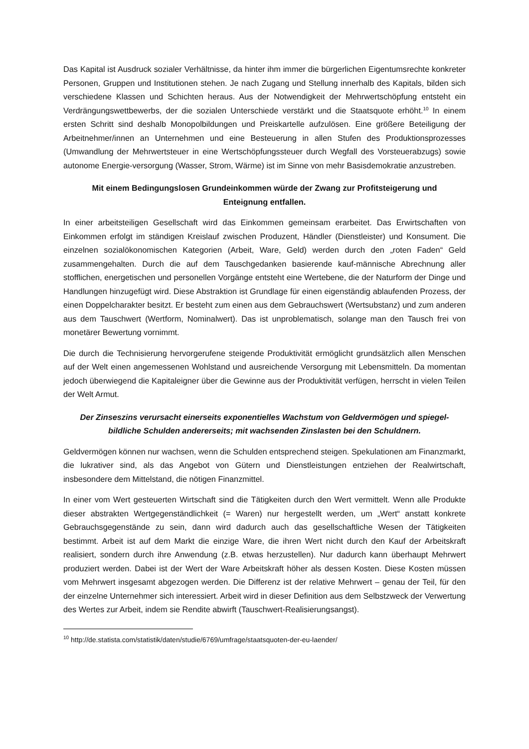Das Kapital ist Ausdruck sozialer Verhältnisse, da hinter ihm immer die bürgerlichen Eigentumsrechte konkreter Personen, Gruppen und Institutionen stehen. Je nach Zugang und Stellung innerhalb des Kapitals, bilden sich verschiedene Klassen und Schichten heraus. Aus der Notwendigkeit der Mehrwertschöpfung entsteht ein Verdrängungswettbewerbs, der die sozialen Unterschiede verstärkt und die Staatsquote erhöht.<sup>10</sup> In einem ersten Schritt sind deshalb Monopolbildungen und Preiskartelle aufzulösen. Eine größere Beteiligung der Arbeitnehmer/innen an Unternehmen und eine Besteuerung in allen Stufen des Produktionsprozesses (Umwandlung der Mehrwertsteuer in eine Wertschöpfungssteuer durch Wegfall des Vorsteuerabzugs) sowie autonome Energie-versorgung (Wasser, Strom, Wärme) ist im Sinne von mehr Basisdemokratie anzustreben.
Mit einem Bedingungslosen Grundeinkommen würde der Zwang zur Profitsteigerung und Enteignung entfallen.
In einer arbeitsteiligen Gesellschaft wird das Einkommen gemeinsam erarbeitet. Das Erwirtschaften von Einkommen erfolgt im ständigen Kreislauf zwischen Produzent, Händler (Dienstleister) und Konsument. Die einzelnen sozialökonomischen Kategorien (Arbeit, Ware, Geld) werden durch den „roten Faden“ Geld zusammengehalten. Durch die auf dem Tauschgedanken basierende kauf-männische Abrechnung aller stofflichen, energetischen und personellen Vorgänge entsteht eine Wertebene, die der Naturform der Dinge und Handlungen hinzugefügt wird. Diese Abstraktion ist Grundlage für einen eigenständig ablaufenden Prozess, der einen Doppelcharakter besitzt. Er besteht zum einen aus dem Gebrauchswert (Wertsubstanz) und zum anderen aus dem Tauschwert (Wertform, Nominalwert). Das ist unproblematisch, solange man den Tausch frei von monetärer Bewertung vornimmt.
Die durch die Technisierung hervorgerufene steigende Produktivität ermöglicht grundsätzlich allen Menschen auf der Welt einen angemessenen Wohlstand und ausreichende Versorgung mit Lebensmitteln. Da momentan jedoch überwiegend die Kapitaleigner über die Gewinne aus der Produktivität verfügen, herrscht in vielen Teilen der Welt Armut.
Der Zinseszins verursacht einerseits exponentielles Wachstum von Geldvermögen und spiegel-bildliche Schulden andererseits; mit wachsenden Zinslasten bei den Schuldnern.
Geldvermögen können nur wachsen, wenn die Schulden entsprechend steigen. Spekulationen am Finanzmarkt, die lukrativer sind, als das Angebot von Gütern und Dienstleistungen entziehen der Realwirtschaft, insbesondere dem Mittelstand, die nötigen Finanzmittel.
In einer vom Wert gesteuerten Wirtschaft sind die Tätigkeiten durch den Wert vermittelt. Wenn alle Produkte dieser abstrakten Wertgegenständlichkeit (= Waren) nur hergestellt werden, um „Wert“ anstatt konkrete Gebrauchsgegenstände zu sein, dann wird dadurch auch das gesellschaftliche Wesen der Tätigkeiten bestimmt. Arbeit ist auf dem Markt die einzige Ware, die ihren Wert nicht durch den Kauf der Arbeitskraft realisiert, sondern durch ihre Anwendung (z.B. etwas herzustellen). Nur dadurch kann überhaupt Mehrwert produziert werden. Dabei ist der Wert der Ware Arbeitskraft höher als dessen Kosten. Diese Kosten müssen vom Mehrwert insgesamt abgezogen werden. Die Differenz ist der relative Mehrwert – genau der Teil, für den der einzelne Unternehmer sich interessiert. Arbeit wird in dieser Definition aus dem Selbstzweck der Verwertung des Wertes zur Arbeit, indem sie Rendite abwirft (Tauschwert-Realisierungsangst).
<sup>10</sup> http://de.statista.com/statistik/daten/studie/6769/umfrage/staatsquoten-der-eu-laender/